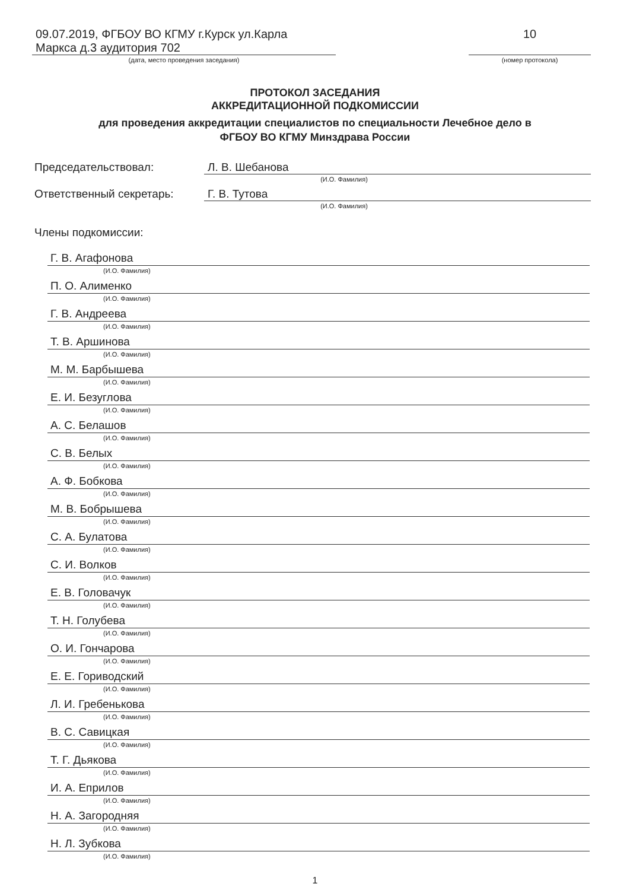09.07.2019, ФГБОУ ВО КГМУ г.Курск ул.Карла
Маркса д.3 аудитория 702
(дата, место проведения заседания)
10
(номер протокола)
ПРОТОКОЛ ЗАСЕДАНИЯ
АККРЕДИТАЦИОННОЙ ПОДКОМИССИИ
для проведения аккредитации специалистов по специальности Лечебное дело в
ФГБОУ ВО КГМУ Минздрава России
Председательствовал: Л. В. Шебанова
(И.О. Фамилия)
Ответственный секретарь: Г. В. Тутова
(И.О. Фамилия)
Члены подкомиссии:
Г. В. Агафонова
(И.О. Фамилия)
П. О. Алименко
(И.О. Фамилия)
Г. В. Андреева
(И.О. Фамилия)
Т. В. Аршинова
(И.О. Фамилия)
М. М. Барбышева
(И.О. Фамилия)
Е. И. Безуглова
(И.О. Фамилия)
А. С. Белашов
(И.О. Фамилия)
С. В. Белых
(И.О. Фамилия)
А. Ф. Бобкова
(И.О. Фамилия)
М. В. Бобрышева
(И.О. Фамилия)
С. А. Булатова
(И.О. Фамилия)
С. И. Волков
(И.О. Фамилия)
Е. В. Головачук
(И.О. Фамилия)
Т. Н. Голубева
(И.О. Фамилия)
О. И. Гончарова
(И.О. Фамилия)
Е. Е. Гориводский
(И.О. Фамилия)
Л. И. Гребенькова
(И.О. Фамилия)
В. С. Савицкая
(И.О. Фамилия)
Т. Г. Дьякова
(И.О. Фамилия)
И. А. Еприлов
(И.О. Фамилия)
Н. А. Загородняя
(И.О. Фамилия)
Н. Л. Зубкова
(И.О. Фамилия)
1